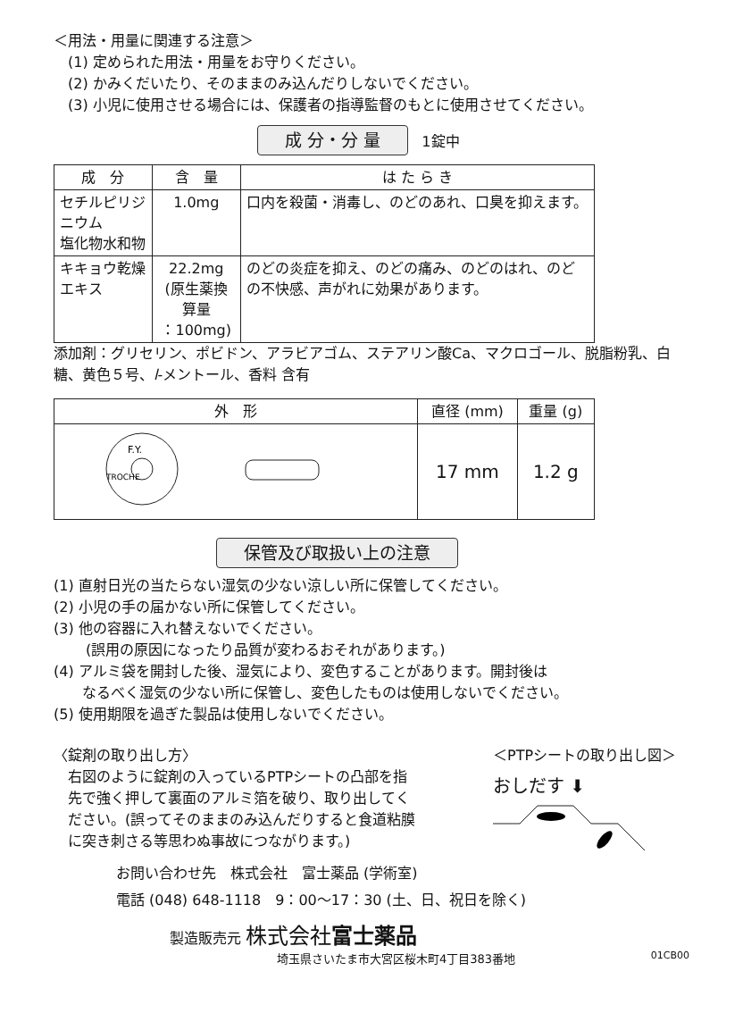＜用法・用量に関連する注意＞
(1) 定められた用法・用量をお守りください。
(2) かみくだいたり、そのままのみ込んだりしないでください。
(3) 小児に使用させる場合には、保護者の指導監督のもとに使用させてください。
成 分・分 量 1錠中
| 成 分 | 含 量 | は た ら き |
| --- | --- | --- |
| セチルピリジニウム 塩化物水和物 | 1.0mg | 口内を殺菌・消毒し、のどのあれ、口臭を抑えます。 |
| キキョウ乾燥エキス | 22.2mg (原生薬換算量 ：100mg) | のどの炎症を抑え、のどの痛み、のどのはれ、のどの不快感、声がれに効果があります。 |
添加剤：グリセリン、ポビドン、アラビアゴム、ステアリン酸Ca、マクロゴール、脱脂粉乳、白糖、黄色５号、l-メントール、香料 含有
| 外 形 | 直径 (mm) | 重量 (g) |
| --- | --- | --- |
| F.Y. TROCHE | 17 mm | 1.2 g |
保管及び取扱い上の注意
(1) 直射日光の当たらない湿気の少ない涼しい所に保管してください。
(2) 小児の手の届かない所に保管してください。
(3) 他の容器に入れ替えないでください。
(誤用の原因になったり品質が変わるおそれがあります。)
(4) アルミ袋を開封した後、湿気により、変色することがあります。開封後は
　　なるべく湿気の少ない所に保管し、変色したものは使用しないでください。
(5) 使用期限を過ぎた製品は使用しないでください。
〈錠剤の取り出し方〉
右図のように錠剤の入っているPTPシートの凸部を指先で強く押して裏面のアルミ箔を破り、取り出してください。(誤ってそのままのみ込んだりすると食道粘膜に突き刺さる等思わぬ事故につながります。)
＜PTPシートの取り出し図＞
おしだす ⬇
お問い合わせ先　株式会社　富士薬品 (学術室)
電話 (048) 648-1118　9：00～17：30 (土、日、祝日を除く)
製造販売元 株式会社富士薬品
埼玉県さいたま市大宮区桜木町4丁目383番地 01CB00